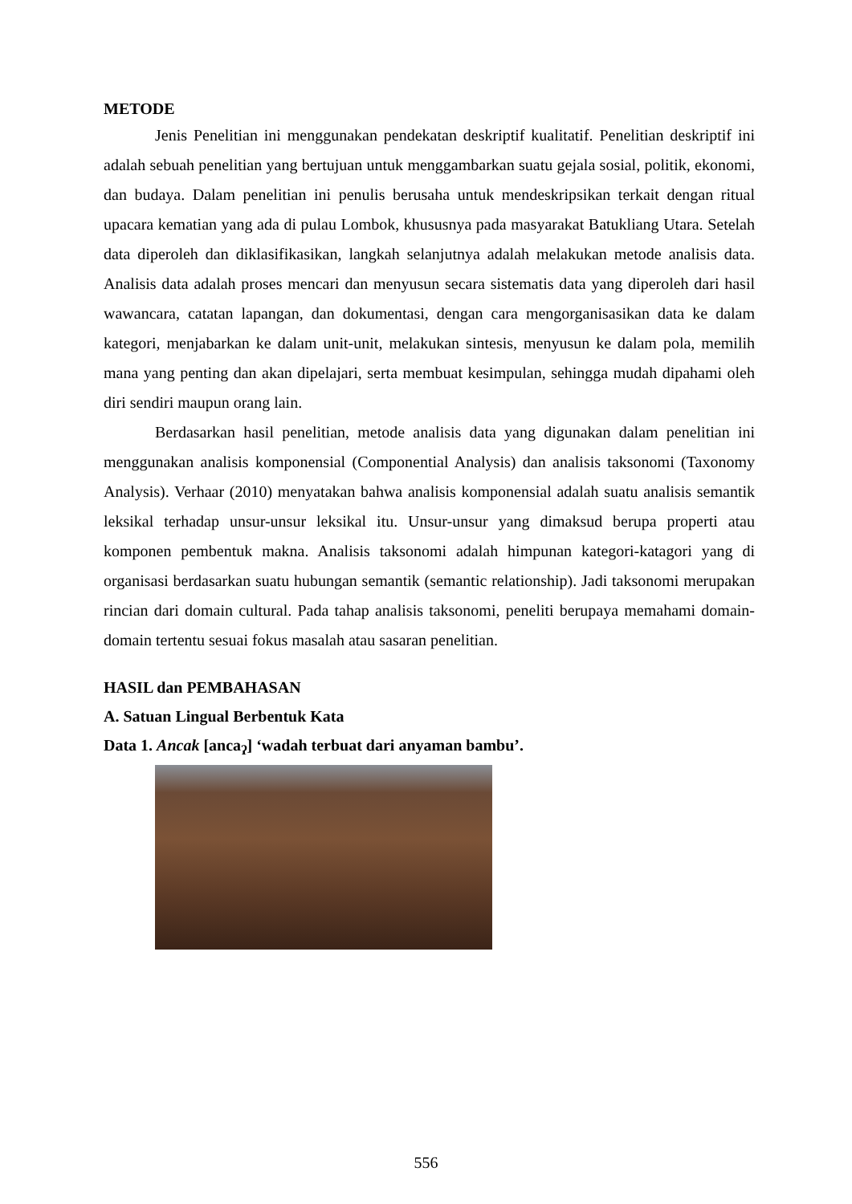METODE
Jenis Penelitian ini menggunakan pendekatan deskriptif kualitatif. Penelitian deskriptif ini adalah sebuah penelitian yang bertujuan untuk menggambarkan suatu gejala sosial, politik, ekonomi, dan budaya. Dalam penelitian ini penulis berusaha untuk mendeskripsikan terkait dengan ritual upacara kematian yang ada di pulau Lombok, khususnya pada masyarakat Batukliang Utara. Setelah data diperoleh dan diklasifikasikan, langkah selanjutnya adalah melakukan metode analisis data. Analisis data adalah proses mencari dan menyusun secara sistematis data yang diperoleh dari hasil wawancara, catatan lapangan, dan dokumentasi, dengan cara mengorganisasikan data ke dalam kategori, menjabarkan ke dalam unit-unit, melakukan sintesis, menyusun ke dalam pola, memilih mana yang penting dan akan dipelajari, serta membuat kesimpulan, sehingga mudah dipahami oleh diri sendiri maupun orang lain.
Berdasarkan hasil penelitian, metode analisis data yang digunakan dalam penelitian ini menggunakan analisis komponensial (Componential Analysis) dan analisis taksonomi (Taxonomy Analysis). Verhaar (2010) menyatakan bahwa analisis komponensial adalah suatu analisis semantik leksikal terhadap unsur-unsur leksikal itu. Unsur-unsur yang dimaksud berupa properti atau komponen pembentuk makna. Analisis taksonomi adalah himpunan kategori-katagori yang di organisasi berdasarkan suatu hubungan semantik (semantic relationship). Jadi taksonomi merupakan rincian dari domain cultural. Pada tahap analisis taksonomi, peneliti berupaya memahami domain-domain tertentu sesuai fokus masalah atau sasaran penelitian.
HASIL dan PEMBAHASAN
A. Satuan Lingual Berbentuk Kata
Data 1. Ancak [anca<sub>ʔ</sub>] ‘wadah terbuat dari anyaman bambu’.
556